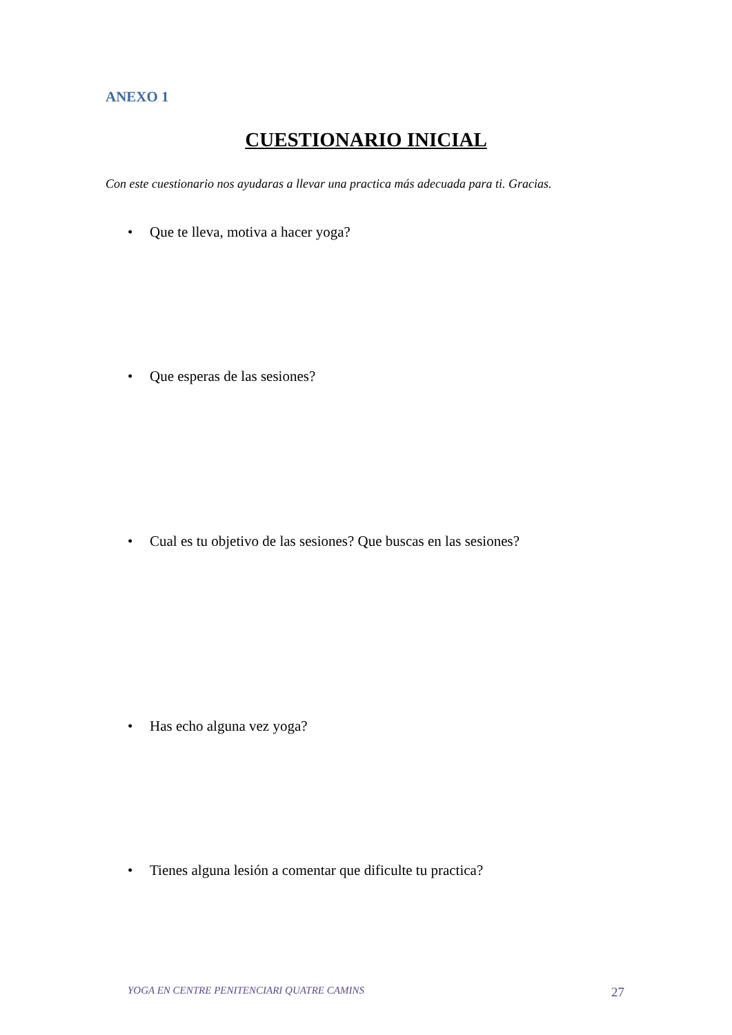ANEXO 1
CUESTIONARIO INICIAL
Con este cuestionario nos ayudaras a llevar una practica más adecuada para ti. Gracias.
• Que te lleva, motiva a hacer yoga?
• Que esperas de las sesiones?
• Cual es tu objetivo de las sesiones? Que buscas en las sesiones?
• Has echo alguna vez yoga?
• Tienes alguna lesión a comentar que dificulte tu practica?
YOGA EN CENTRE PENITENCIARI QUATRE CAMINS 27